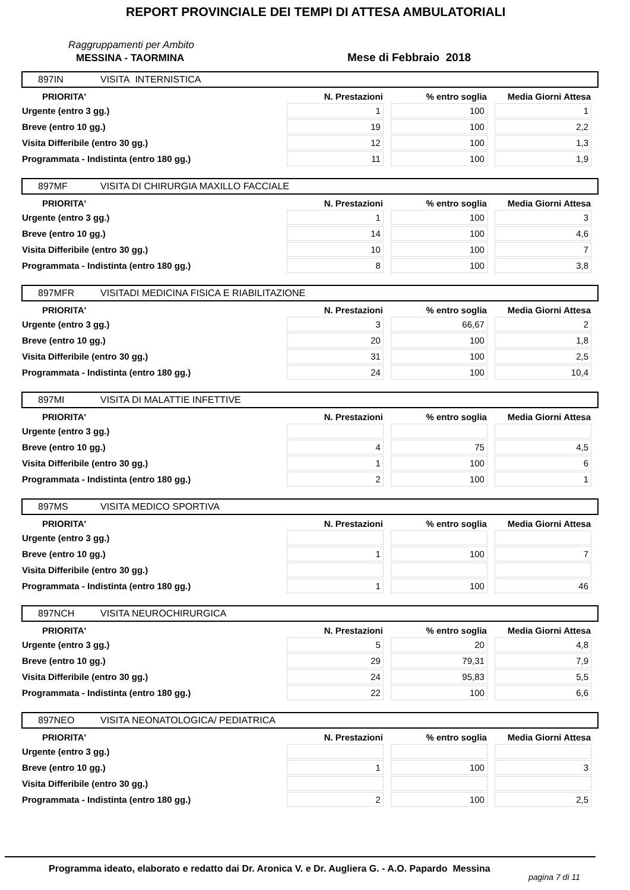REPORT PROVINCIALE DEI TEMPI DI ATTESA AMBULATORIALI
Raggruppamenti per Ambito
MESSINA - TAORMINA Mese di Febbraio 2018
897IN VISITA INTERNISTICA
| PRIORITA' | N. Prestazioni | % entro soglia | Media Giorni Attesa |
| --- | --- | --- | --- |
| Urgente (entro 3 gg.) | 1 | 100 | 1 |
| Breve (entro 10 gg.) | 19 | 100 | 2,2 |
| Visita Differibile (entro 30 gg.) | 12 | 100 | 1,3 |
| Programmata - Indistinta (entro 180 gg.) | 11 | 100 | 1,9 |
897MF VISITA DI CHIRURGIA MAXILLO FACCIALE
| PRIORITA' | N. Prestazioni | % entro soglia | Media Giorni Attesa |
| --- | --- | --- | --- |
| Urgente (entro 3 gg.) | 1 | 100 | 3 |
| Breve (entro 10 gg.) | 14 | 100 | 4,6 |
| Visita Differibile (entro 30 gg.) | 10 | 100 | 7 |
| Programmata - Indistinta (entro 180 gg.) | 8 | 100 | 3,8 |
897MFR VISITADI MEDICINA FISICA E RIABILITAZIONE
| PRIORITA' | N. Prestazioni | % entro soglia | Media Giorni Attesa |
| --- | --- | --- | --- |
| Urgente (entro 3 gg.) | 3 | 66,67 | 2 |
| Breve (entro 10 gg.) | 20 | 100 | 1,8 |
| Visita Differibile (entro 30 gg.) | 31 | 100 | 2,5 |
| Programmata - Indistinta (entro 180 gg.) | 24 | 100 | 10,4 |
897MI VISITA DI MALATTIE INFETTIVE
| PRIORITA' | N. Prestazioni | % entro soglia | Media Giorni Attesa |
| --- | --- | --- | --- |
| Urgente (entro 3 gg.) | | | |
| Breve (entro 10 gg.) | 4 | 75 | 4,5 |
| Visita Differibile (entro 30 gg.) | 1 | 100 | 6 |
| Programmata - Indistinta (entro 180 gg.) | 2 | 100 | 1 |
897MS VISITA MEDICO SPORTIVA
| PRIORITA' | N. Prestazioni | % entro soglia | Media Giorni Attesa |
| --- | --- | --- | --- |
| Urgente (entro 3 gg.) | | | |
| Breve (entro 10 gg.) | 1 | 100 | 7 |
| Visita Differibile (entro 30 gg.) | | | |
| Programmata - Indistinta (entro 180 gg.) | 1 | 100 | 46 |
897NCH VISITA NEUROCHIRURGICA
| PRIORITA' | N. Prestazioni | % entro soglia | Media Giorni Attesa |
| --- | --- | --- | --- |
| Urgente (entro 3 gg.) | 5 | 20 | 4,8 |
| Breve (entro 10 gg.) | 29 | 79,31 | 7,9 |
| Visita Differibile (entro 30 gg.) | 24 | 95,83 | 5,5 |
| Programmata - Indistinta (entro 180 gg.) | 22 | 100 | 6,6 |
897NEO VISITA NEONATOLOGICA/ PEDIATRICA
| PRIORITA' | N. Prestazioni | % entro soglia | Media Giorni Attesa |
| --- | --- | --- | --- |
| Urgente (entro 3 gg.) | | | |
| Breve (entro 10 gg.) | 1 | 100 | 3 |
| Visita Differibile (entro 30 gg.) | | | |
| Programmata - Indistinta (entro 180 gg.) | 2 | 100 | 2,5 |
Programma ideato, elaborato e redatto dai Dr. Aronica V. e Dr. Augliera G. - A.O. Papardo Messina
pagina 7 di 11